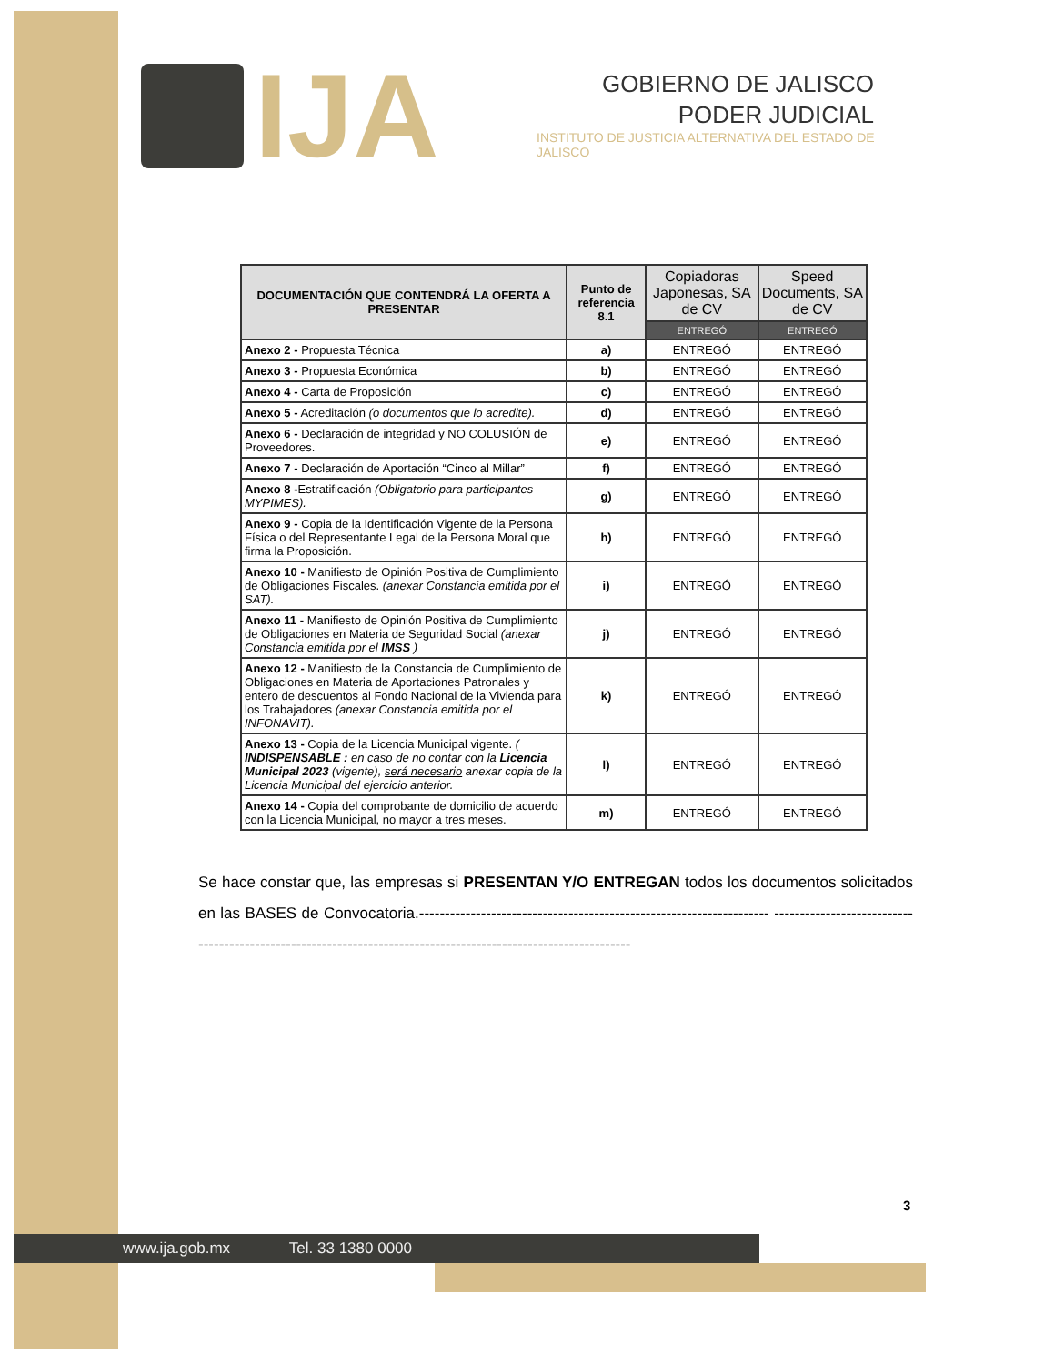IJA
GOBIERNO DE JALISCO
PODER JUDICIAL
INSTITUTO DE JUSTICIA ALTERNATIVA DEL ESTADO DE JALISCO
| DOCUMENTACIÓN QUE CONTENDRÁ LA OFERTA A PRESENTAR | Punto de referencia 8.1 | Copiadoras Japonesas, SA de CV | Speed Documents, SA de CV |
| --- | --- | --- | --- |
| | | ENTREGÓ | ENTREGÓ |
| Anexo 2 - Propuesta Técnica | a) | ENTREGÓ | ENTREGÓ |
| Anexo 3 - Propuesta Económica | b) | ENTREGÓ | ENTREGÓ |
| Anexo 4 - Carta de Proposición | c) | ENTREGÓ | ENTREGÓ |
| Anexo 5 - Acreditación (o documentos que lo acredite). | d) | ENTREGÓ | ENTREGÓ |
| Anexo 6 - Declaración de integridad y NO COLUSIÓN de Proveedores. | e) | ENTREGÓ | ENTREGÓ |
| Anexo 7 - Declaración de Aportación “Cinco al Millar” | f) | ENTREGÓ | ENTREGÓ |
| Anexo 8 - Estratificación (Obligatorio para participantes MYPIMES). | g) | ENTREGÓ | ENTREGÓ |
| Anexo 9 - Copia de la Identificación Vigente de la Persona Física o del Representante Legal de la Persona Moral que firma la Proposición. | h) | ENTREGÓ | ENTREGÓ |
| Anexo 10 - Manifiesto de Opinión Positiva de Cumplimiento de Obligaciones Fiscales. (anexar Constancia emitida por el SAT). | i) | ENTREGÓ | ENTREGÓ |
| Anexo 11 - Manifiesto de Opinión Positiva de Cumplimiento de Obligaciones en Materia de Seguridad Social (anexar Constancia emitida por el IMSS ) | j) | ENTREGÓ | ENTREGÓ |
| Anexo 12 - Manifiesto de la Constancia de Cumplimiento de Obligaciones en Materia de Aportaciones Patronales y entero de descuentos al Fondo Nacional de la Vivienda para los Trabajadores (anexar Constancia emitida por el INFONAVIT). | k) | ENTREGÓ | ENTREGÓ |
| Anexo 13 - Copia de la Licencia Municipal vigente. ( INDISPENSABLE : en caso de no contar con la Licencia Municipal 2023 (vigente), será necesario anexar copia de la Licencia Municipal del ejercicio anterior. | l) | ENTREGÓ | ENTREGÓ |
| Anexo 14 - Copia del comprobante de domicilio de acuerdo con la Licencia Municipal, no mayor a tres meses. | m) | ENTREGÓ | ENTREGÓ |
Se hace constar que, las empresas si PRESENTAN Y/O ENTREGAN todos los documentos solicitados en las BASES de Convocatoria.-------------------------------------------------------------------- ---------------------------------------------------------------------------------------------------------------
3
www.ija.gob.mx Tel. 33 1380 0000